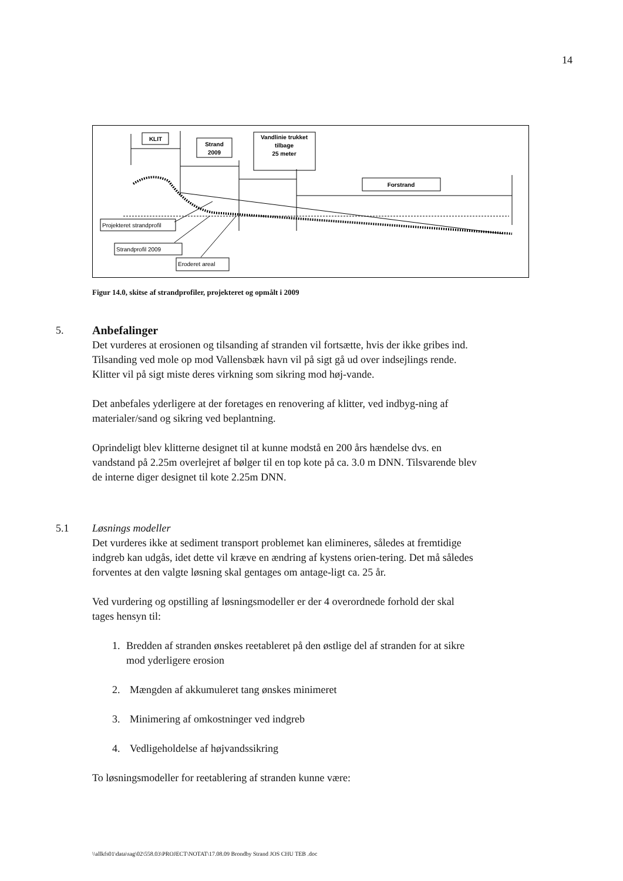14
KLIT
Strand
2009
Vandlinie trukket
tilbage
25 meter
Forstrand
Projekteret strandprofil
Strandprofil 2009
Eroderet areal
Figur 14.0, skitse af strandprofiler, projekteret og opmålt i 2009
5. Anbefalinger
Det vurderes at erosionen og tilsanding af stranden vil fortsætte, hvis der ikke gribes ind. Tilsanding ved mole op mod Vallensbæk havn vil på sigt gå ud over indsejlings rende. Klitter vil på sigt miste deres virkning som sikring mod høj-vande.
Det anbefales yderligere at der foretages en renovering af klitter, ved indbyg-ning af materialer/sand og sikring ved beplantning.
Oprindeligt blev klitterne designet til at kunne modstå en 200 års hændelse dvs. en vandstand på 2.25m overlejret af bølger til en top kote på ca. 3.0 m DNN. Tilsvarende blev de interne diger designet til kote 2.25m DNN.
5.1 Løsnings modeller
Det vurderes ikke at sediment transport problemet kan elimineres, således at fremtidige indgreb kan udgås, idet dette vil kræve en ændring af kystens orien-tering. Det må således forventes at den valgte løsning skal gentages om antage-ligt ca. 25 år.
Ved vurdering og opstilling af løsningsmodeller er der 4 overordnede forhold der skal tages hensyn til:
1. Bredden af stranden ønskes reetableret på den østlige del af stranden for at sikre mod yderligere erosion
2. Mængden af akkumuleret tang ønskes minimeret
3. Minimering af omkostninger ved indgreb
4. Vedligeholdelse af højvandssikring
To løsningsmodeller for reetablering af stranden kunne være:
\\allkfs01\data\sag\02\558.03\PROJECT\NOTAT\17.08.09 Brondby Strand JOS CHU TEB .doc